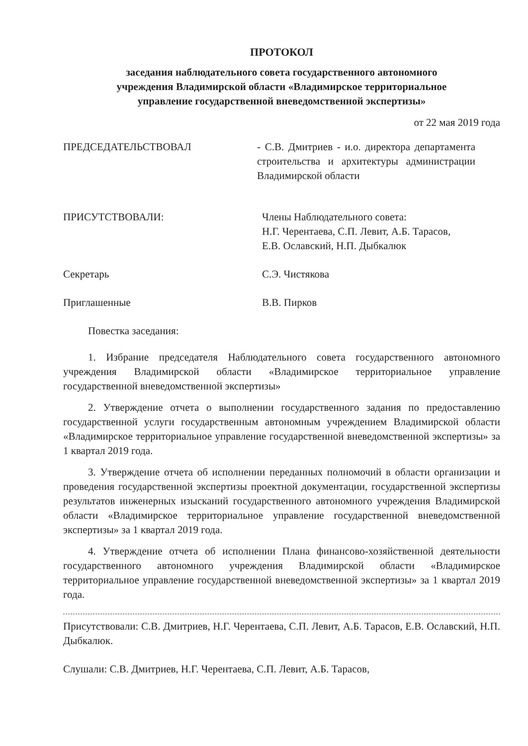ПРОТОКОЛ
заседания наблюдательного совета государственного автономного
учреждения Владимирской области «Владимирское территориальное
управление государственной вневедомственной экспертизы»
от 22 мая 2019 года
ПРЕДСЕДАТЕЛЬСТВОВАЛ - С.В. Дмитриев - и.о. директора департамента строительства и архитектуры администрации Владимирской области
ПРИСУТСТВОВАЛИ: Члены Наблюдательного совета:
Н.Г. Черентаева, С.П. Левит, А.Б. Тарасов,
Е.В. Ославский, Н.П. Дыбкалюк
Секретарь С.Э. Чистякова
Приглашенные В.В. Пирков
Повестка заседания:
1. Избрание председателя Наблюдательного совета государственного автономного учреждения Владимирской области «Владимирское территориальное управление государственной вневедомственной экспертизы»
2. Утверждение отчета о выполнении государственного задания по предоставлению государственной услуги государственным автономным учреждением Владимирской области «Владимирское территориальное управление государственной вневедомственной экспертизы» за 1 квартал 2019 года.
3. Утверждение отчета об исполнении переданных полномочий в области организации и проведения государственной экспертизы проектной документации, государственной экспертизы результатов инженерных изысканий государственного автономного учреждения Владимирской области «Владимирское территориальное управление государственной вневедомственной экспертизы» за 1 квартал 2019 года.
4. Утверждение отчета об исполнении Плана финансово-хозяйственной деятельности государственного автономного учреждения Владимирской области «Владимирское территориальное управление государственной вневедомственной экспертизы» за 1 квартал 2019 года.
Присутствовали: С.В. Дмитриев, Н.Г. Черентаева, С.П. Левит, А.Б. Тарасов, Е.В. Ославский, Н.П. Дыбкалюк.
Слушали: С.В. Дмитриев, Н.Г. Черентаева, С.П. Левит, А.Б. Тарасов,